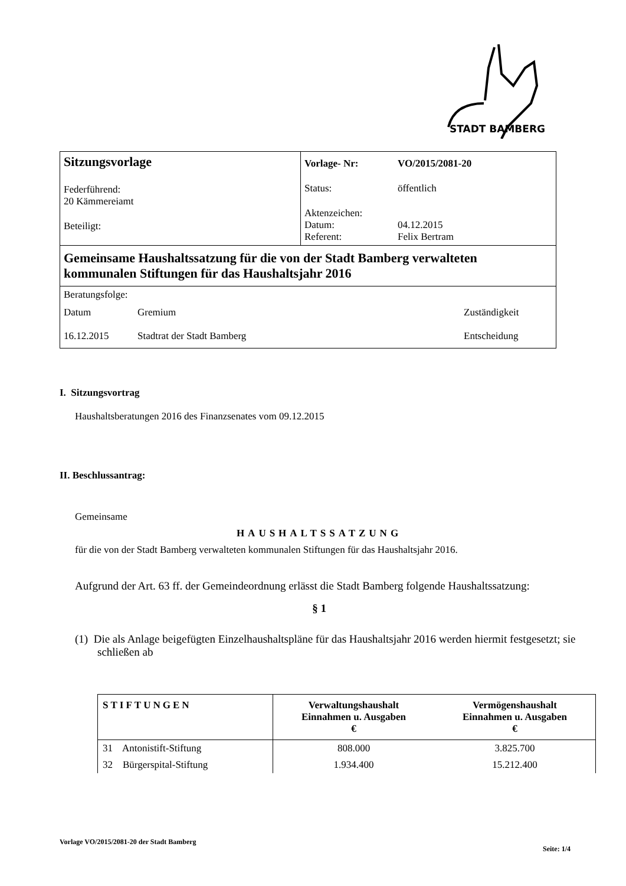STADT BAMBERG
| Sitzungsvorlage Federführend: 20 Kämmereiamt Beteiligt: | / Vorlage- Nr: / VO/2015/2081-20 / / Status: / öffentlich / / Aktenzeichen: Datum: Referent: / 04.12.2015 Felix Bertram / |
| Gemeinsame Haushaltssatzung für die von der Stadt Bamberg verwalteten kommunalen Stiftungen für das Haushaltsjahr 2016 | |
| Beratungsfolge: / Datum / Gremium / Zuständigkeit / / 16.12.2015 / Stadtrat der Stadt Bamberg / Entscheidung / | |
I. Sitzungsvortrag
Haushaltsberatungen 2016 des Finanzsenates vom 09.12.2015
II. Beschlussantrag:
Gemeinsame
HAUSHALTSSATZUNG
für die von der Stadt Bamberg verwalteten kommunalen Stiftungen für das Haushaltsjahr 2016.
Aufgrund der Art. 63 ff. der Gemeindeordnung erlässt die Stadt Bamberg folgende Haushaltssatzung:
§ 1
(1) Die als Anlage beigefügten Einzelhaushaltspläne für das Haushaltsjahr 2016 werden hiermit festgesetzt; sie schließen ab
| STIFTUNGEN | Verwaltungshaushalt Einnahmen u. Ausgaben € | Vermögenshaushalt Einnahmen u. Ausgaben € |
| --- | --- | --- |
| 31 Antonistift-Stiftung | 808.000 | 3.825.700 |
| 32 Bürgerspital-Stiftung | 1.934.400 | 15.212.400 |
Vorlage VO/2015/2081-20 der Stadt Bamberg Seite: 1/4